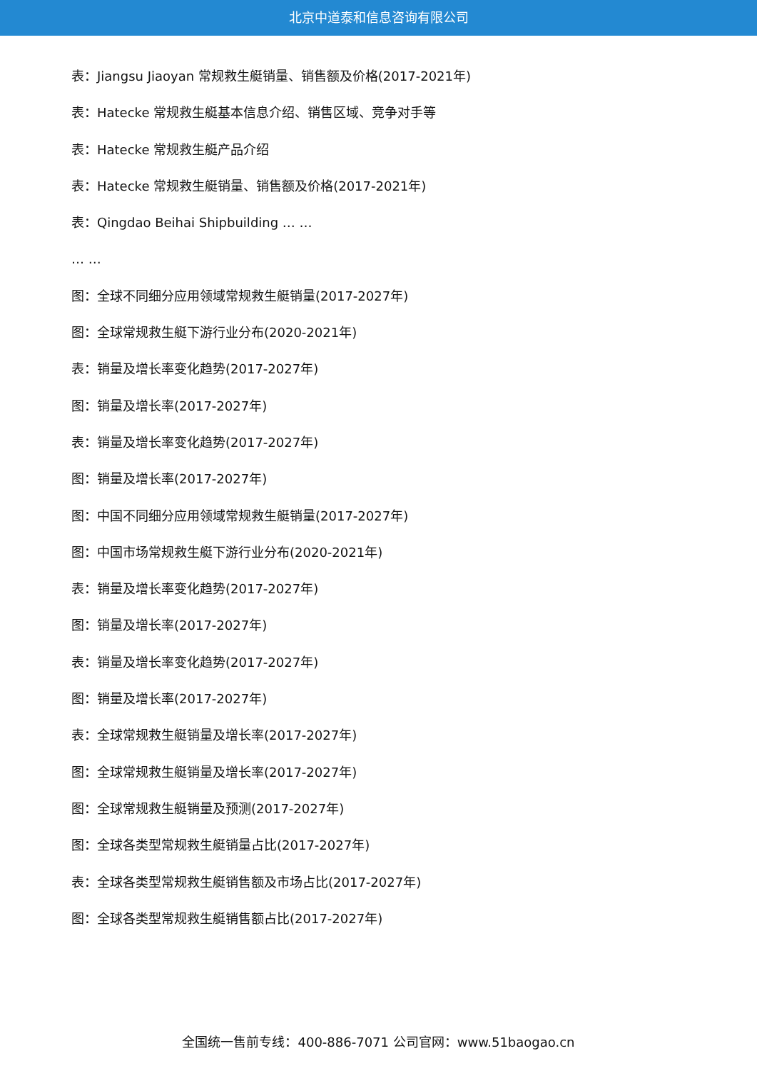北京中道泰和信息咨询有限公司
表：Jiangsu Jiaoyan 常规救生艇销量、销售额及价格(2017-2021年)
表：Hatecke 常规救生艇基本信息介绍、销售区域、竞争对手等
表：Hatecke 常规救生艇产品介绍
表：Hatecke 常规救生艇销量、销售额及价格(2017-2021年)
表：Qingdao Beihai Shipbuilding … …
… …
图：全球不同细分应用领域常规救生艇销量(2017-2027年)
图：全球常规救生艇下游行业分布(2020-2021年)
表：销量及增长率变化趋势(2017-2027年)
图：销量及增长率(2017-2027年)
表：销量及增长率变化趋势(2017-2027年)
图：销量及增长率(2017-2027年)
图：中国不同细分应用领域常规救生艇销量(2017-2027年)
图：中国市场常规救生艇下游行业分布(2020-2021年)
表：销量及增长率变化趋势(2017-2027年)
图：销量及增长率(2017-2027年)
表：销量及增长率变化趋势(2017-2027年)
图：销量及增长率(2017-2027年)
表：全球常规救生艇销量及增长率(2017-2027年)
图：全球常规救生艇销量及增长率(2017-2027年)
图：全球常规救生艇销量及预测(2017-2027年)
图：全球各类型常规救生艇销量占比(2017-2027年)
表：全球各类型常规救生艇销售额及市场占比(2017-2027年)
图：全球各类型常规救生艇销售额占比(2017-2027年)
全国统一售前专线：400-886-7071 公司官网：www.51baogao.cn